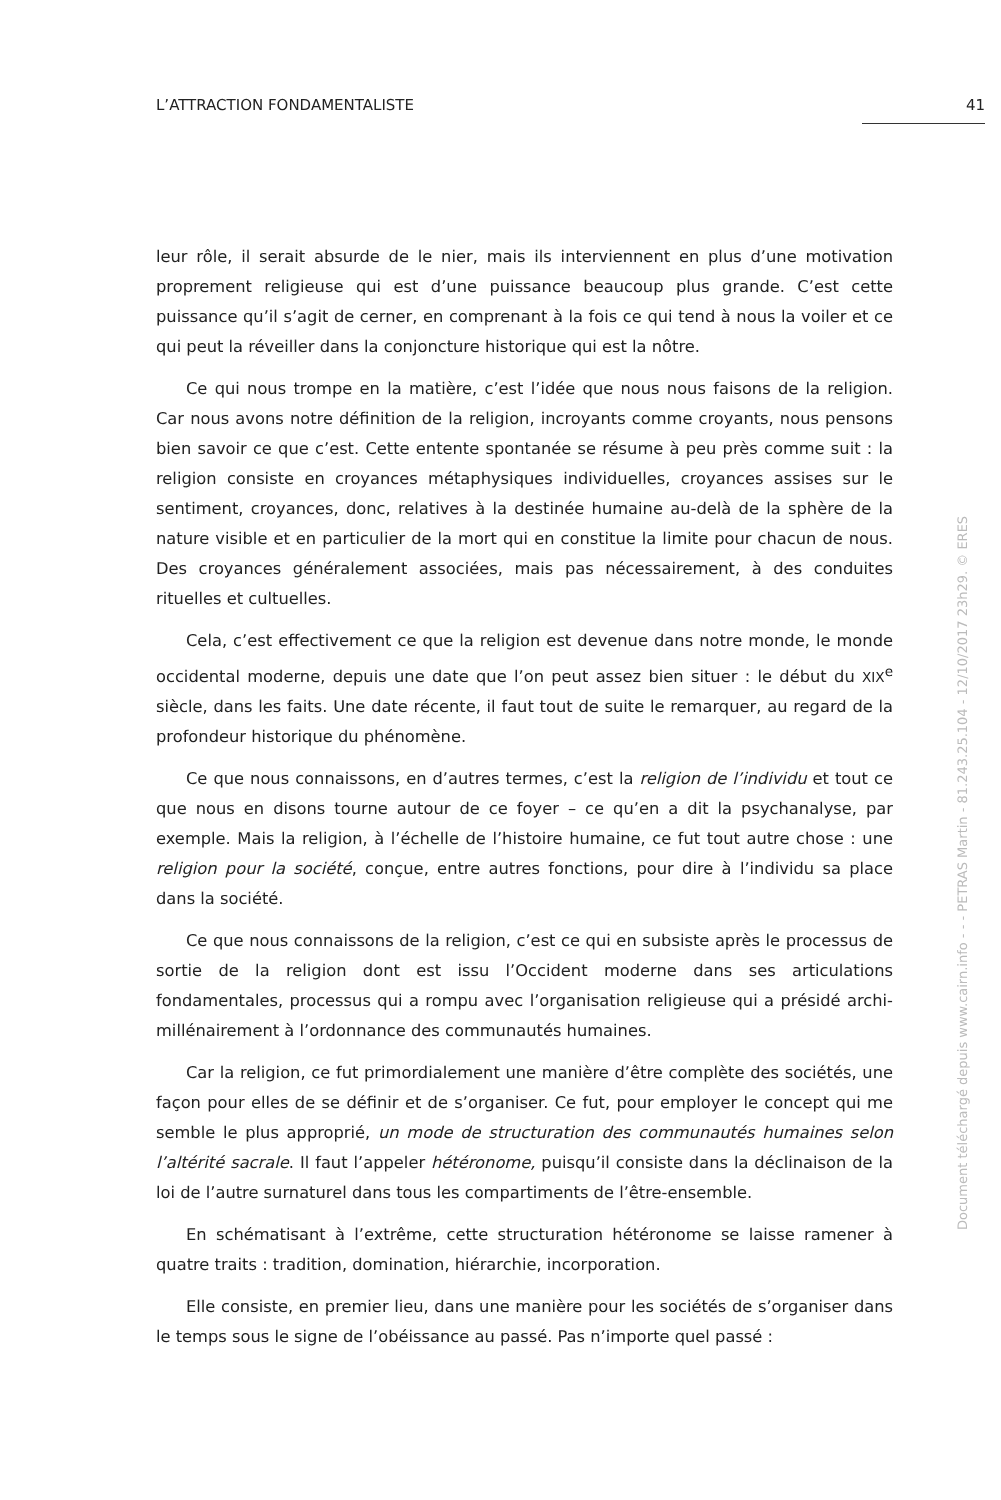L’ATTRACTION FONDAMENTALISTE 41
leur rôle, il serait absurde de le nier, mais ils interviennent en plus d’une motivation proprement religieuse qui est d’une puissance beaucoup plus grande. C’est cette puissance qu’il s’agit de cerner, en comprenant à la fois ce qui tend à nous la voiler et ce qui peut la réveiller dans la conjoncture historique qui est la nôtre.
Ce qui nous trompe en la matière, c’est l’idée que nous nous faisons de la religion. Car nous avons notre définition de la religion, incroyants comme croyants, nous pensons bien savoir ce que c’est. Cette entente spontanée se résume à peu près comme suit : la religion consiste en croyances métaphysiques individuelles, croyances assises sur le sentiment, croyances, donc, relatives à la destinée humaine au-delà de la sphère de la nature visible et en particulier de la mort qui en constitue la limite pour chacun de nous. Des croyances généralement associées, mais pas nécessairement, à des conduites rituelles et cultuelles.
Cela, c’est effectivement ce que la religion est devenue dans notre monde, le monde occidental moderne, depuis une date que l’on peut assez bien situer : le début du XIX<sup>e</sup> siècle, dans les faits. Une date récente, il faut tout de suite le remarquer, au regard de la profondeur historique du phénomène.
Ce que nous connaissons, en d’autres termes, c’est la religion de l’individu et tout ce que nous en disons tourne autour de ce foyer – ce qu’en a dit la psychanalyse, par exemple. Mais la religion, à l’échelle de l’histoire humaine, ce fut tout autre chose : une religion pour la société, conçue, entre autres fonctions, pour dire à l’individu sa place dans la société.
Ce que nous connaissons de la religion, c’est ce qui en subsiste après le processus de sortie de la religion dont est issu l’Occident moderne dans ses articulations fondamentales, processus qui a rompu avec l’organisation religieuse qui a présidé archi-millénairement à l’ordonnance des communautés humaines.
Car la religion, ce fut primordialement une manière d’être complète des sociétés, une façon pour elles de se définir et de s’organiser. Ce fut, pour employer le concept qui me semble le plus approprié, un mode de structuration des communautés humaines selon l’altérité sacrale. Il faut l’appeler hétéronome, puisqu’il consiste dans la déclinaison de la loi de l’autre surnaturel dans tous les compartiments de l’être-ensemble.
En schématisant à l’extrême, cette structuration hétéronome se laisse ramener à quatre traits : tradition, domination, hiérarchie, incorporation.
Elle consiste, en premier lieu, dans une manière pour les sociétés de s’organiser dans le temps sous le signe de l’obéissance au passé. Pas n’importe quel passé :
Document téléchargé depuis www.cairn.info - - - PETRAS Martin - 81.243.25.104 - 12/10/2017 23h29. © ERES